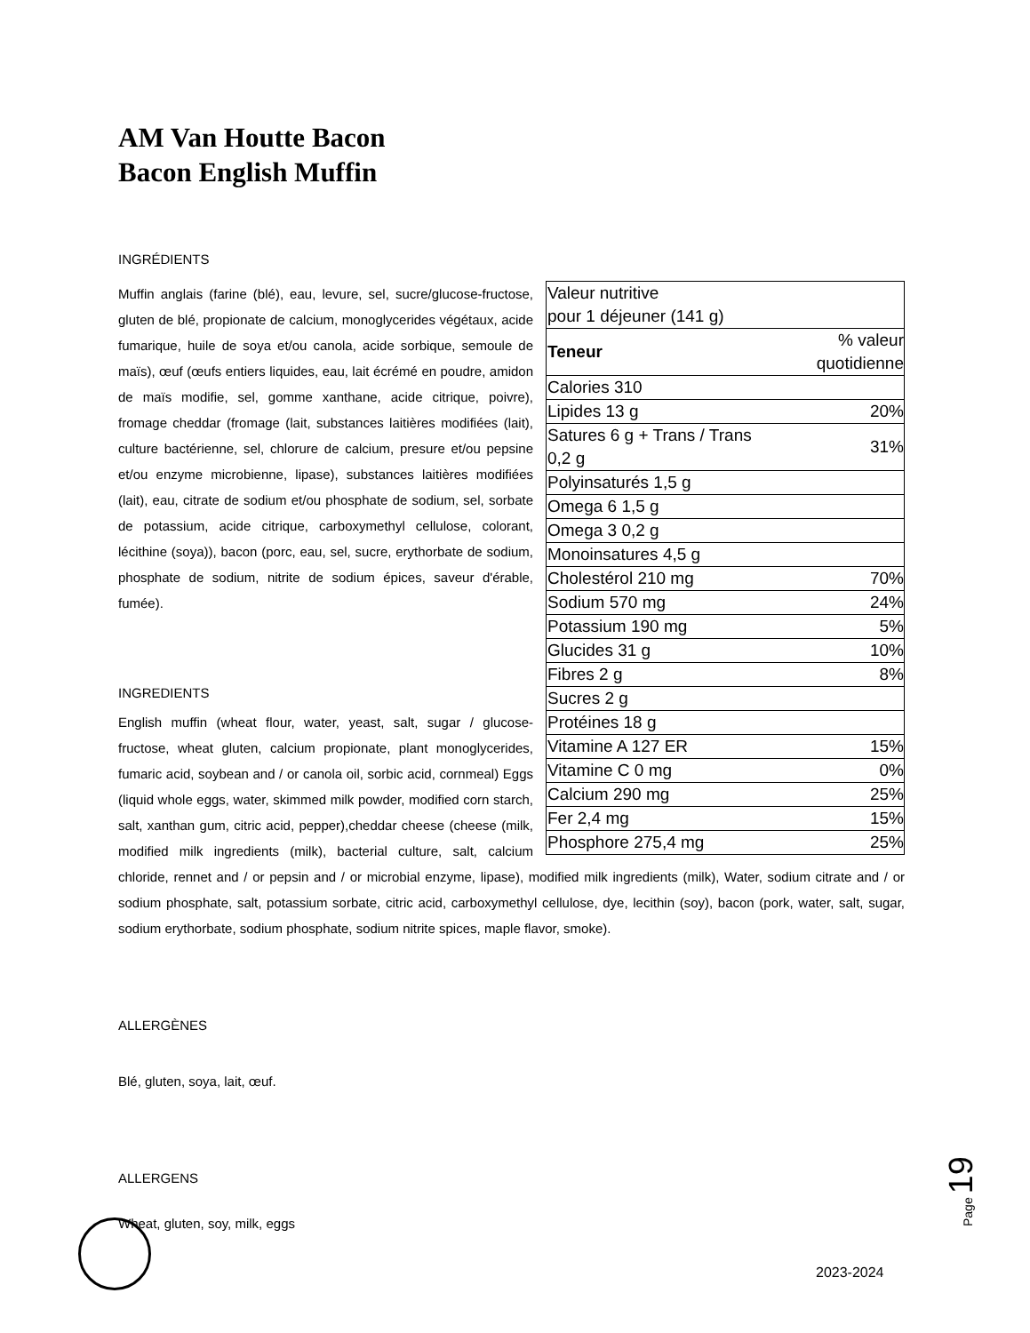AM Van Houtte Bacon
Bacon English Muffin
INGRÉDIENTS
| Valeur nutritive pour 1 déjeuner (141 g) | |
| Teneur | % valeur quotidienne |
| Calories 310 | |
| Lipides 13 g | 20% |
| Satures 6 g + Trans / Trans 0,2 g | 31% |
| Polyinsaturés 1,5 g | |
| Omega 6 1,5 g | |
| Omega 3 0,2 g | |
| Monoinsatures 4,5 g | |
| Cholestérol 210 mg | 70% |
| Sodium 570 mg | 24% |
| Potassium 190 mg | 5% |
| Glucides 31 g | 10% |
| Fibres 2 g | 8% |
| Sucres 2 g | |
| Protéines 18 g | |
| Vitamine A 127 ER | 15% |
| Vitamine C 0 mg | 0% |
| Calcium 290 mg | 25% |
| Fer 2,4 mg | 15% |
| Phosphore 275,4 mg | 25% |
Muffin anglais (farine (blé), eau, levure, sel, sucre/glucose-fructose, gluten de blé, propionate de calcium, monoglycerides végétaux, acide fumarique, huile de soya et/ou canola, acide sorbique, semoule de maïs), œuf (œufs entiers liquides, eau, lait écrémé en poudre, amidon de maïs modifie, sel, gomme xanthane, acide citrique, poivre), fromage cheddar (fromage (lait, substances laitières modifiées (lait), culture bactérienne, sel, chlorure de calcium, presure et/ou pepsine et/ou enzyme microbienne, lipase), substances laitières modifiées (lait), eau, citrate de sodium et/ou phosphate de sodium, sel, sorbate de potassium, acide citrique, carboxymethyl cellulose, colorant, lécithine (soya)), bacon (porc, eau, sel, sucre, erythorbate de sodium, phosphate de sodium, nitrite de sodium épices, saveur d'érable, fumée).
INGREDIENTS
English muffin (wheat flour, water, yeast, salt, sugar / glucose-fructose, wheat gluten, calcium propionate, plant monoglycerides, fumaric acid, soybean and / or canola oil, sorbic acid, cornmeal) Eggs (liquid whole eggs, water, skimmed milk powder, modified corn starch, salt, xanthan gum, citric acid, pepper),cheddar cheese (cheese (milk, modified milk ingredients (milk), bacterial culture, salt, calcium chloride, rennet and / or pepsin and / or microbial enzyme, lipase), modified milk ingredients (milk), Water, sodium citrate and / or sodium phosphate, salt, potassium sorbate, citric acid, carboxymethyl cellulose, dye, lecithin (soy), bacon (pork, water, salt, sugar, sodium erythorbate, sodium phosphate, sodium nitrite spices, maple flavor, smoke).
ALLERGÈNES
Blé, gluten, soya, lait, œuf.
ALLERGENS
Wheat, gluten, soy, milk, eggs
Page 19
2023-2024